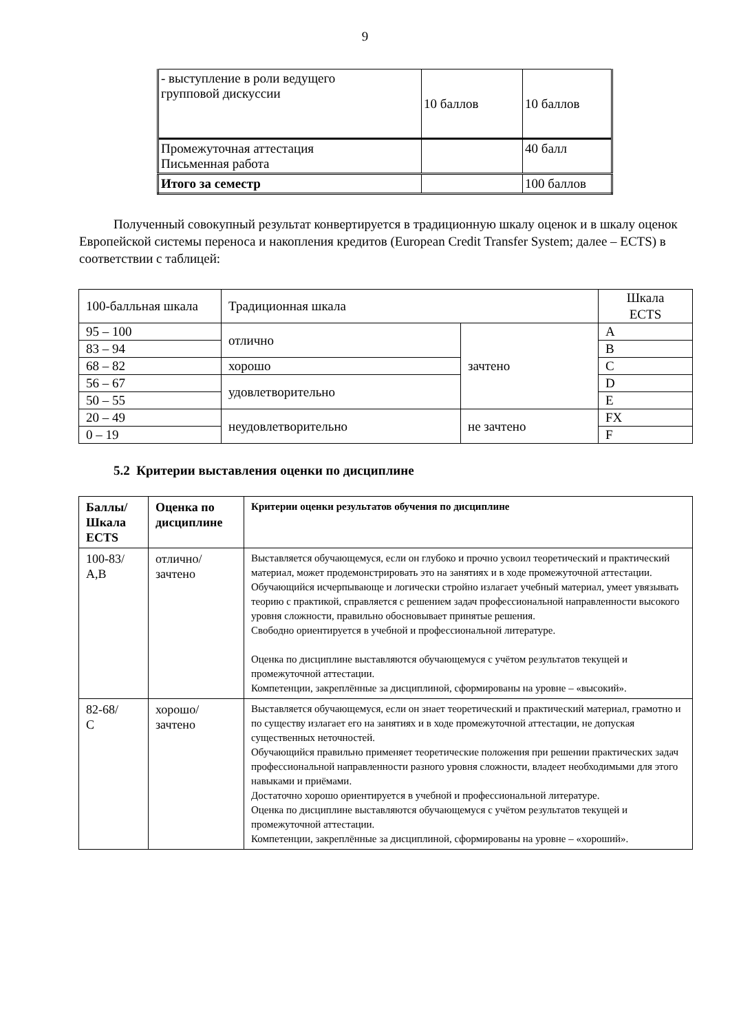9
| - выступление в роли ведущего групповой дискуссии | 10 баллов | 10 баллов |
| Промежуточная аттестация Письменная работа | | 40 балл |
| Итого за семестр | | 100 баллов |
Полученный совокупный результат конвертируется в традиционную шкалу оценок и в шкалу оценок Европейской системы переноса и накопления кредитов (European Credit Transfer System; далее – ECTS) в соответствии с таблицей:
| 100-балльная шкала | Традиционная шкала | | Шкала ECTS |
| 95 – 100 | отлично | зачтено | A |
| 83 – 94 | | | B |
| 68 – 82 | хорошо | | C |
| 56 – 67 | удовлетворительно | | D |
| 50 – 55 | | | E |
| 20 – 49 | неудовлетворительно | не зачтено | FX |
| 0 – 19 | | | F |
5.2 Критерии выставления оценки по дисциплине
| Баллы/ Шкала ECTS | Оценка по дисциплине | Критерии оценки результатов обучения по дисциплине |
| 100-83/ A,B | отлично/ зачтено | Выставляется обучающемуся, если он глубоко и прочно усвоил теоретический и практический материал, может продемонстрировать это на занятиях и в ходе промежуточной аттестации. Обучающийся исчерпывающе и логически стройно излагает учебный материал, умеет увязывать теорию с практикой, справляется с решением задач профессиональной направленности высокого уровня сложности, правильно обосновывает принятые решения. Свободно ориентируется в учебной и профессиональной литературе. Оценка по дисциплине выставляются обучающемуся с учётом результатов текущей и промежуточной аттестации. Компетенции, закреплённые за дисциплиной, сформированы на уровне – «высокий». |
| 82-68/ С | хорошо/ зачтено | Выставляется обучающемуся, если он знает теоретический и практический материал, грамотно и по существу излагает его на занятиях и в ходе промежуточной аттестации, не допуская существенных неточностей. Обучающийся правильно применяет теоретические положения при решении практических задач профессиональной направленности разного уровня сложности, владеет необходимыми для этого навыками и приёмами. Достаточно хорошо ориентируется в учебной и профессиональной литературе. Оценка по дисциплине выставляются обучающемуся с учётом результатов текущей и промежуточной аттестации. Компетенции, закреплённые за дисциплиной, сформированы на уровне – «хороший». |